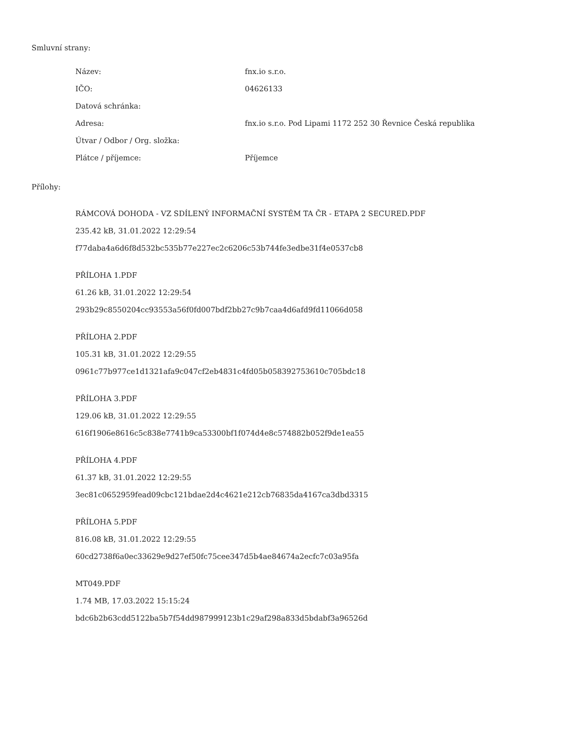Smluvní strany:
| Název: | fnx.io s.r.o. |
| IČO: | 04626133 |
| Datová schránka: | |
| Adresa: | fnx.io s.r.o. Pod Lipami 1172 252 30 Řevnice Česká republika |
| Útvar / Odbor / Org. složka: | |
| Plátce / příjemce: | Příjemce |
Přílohy:
RÁMCOVÁ DOHODA - VZ SDÍLENÝ INFORMAČNÍ SYSTÉM TA ČR - ETAPA 2 SECURED.PDF
235.42 kB, 31.01.2022 12:29:54
f77daba4a6d6f8d532bc535b77e227ec2c6206c53b744fe3edbe31f4e0537cb8
PŘÍLOHA 1.PDF
61.26 kB, 31.01.2022 12:29:54
293b29c8550204cc93553a56f0fd007bdf2bb27c9b7caa4d6afd9fd11066d058
PŘÍLOHA 2.PDF
105.31 kB, 31.01.2022 12:29:55
0961c77b977ce1d1321afa9c047cf2eb4831c4fd05b058392753610c705bdc18
PŘÍLOHA 3.PDF
129.06 kB, 31.01.2022 12:29:55
616f1906e8616c5c838e7741b9ca53300bf1f074d4e8c574882b052f9de1ea55
PŘÍLOHA 4.PDF
61.37 kB, 31.01.2022 12:29:55
3ec81c0652959fead09cbc121bdae2d4c4621e212cb76835da4167ca3dbd3315
PŘÍLOHA 5.PDF
816.08 kB, 31.01.2022 12:29:55
60cd2738f6a0ec33629e9d27ef50fc75cee347d5b4ae84674a2ecfc7c03a95fa
MT049.PDF
1.74 MB, 17.03.2022 15:15:24
bdc6b2b63cdd5122ba5b7f54dd987999123b1c29af298a833d5bdabf3a96526d